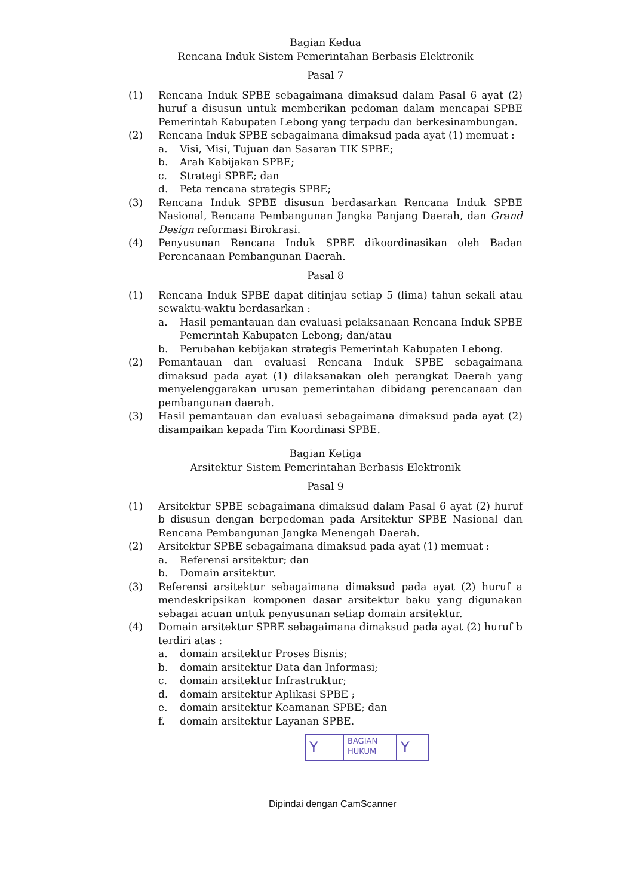Bagian Kedua
Rencana Induk Sistem Pemerintahan Berbasis Elektronik
Pasal 7
(1) Rencana Induk SPBE sebagaimana dimaksud dalam Pasal 6 ayat (2) huruf a disusun untuk memberikan pedoman dalam mencapai SPBE Pemerintah Kabupaten Lebong yang terpadu dan berkesinambungan.
(2) Rencana Induk SPBE sebagaimana dimaksud pada ayat (1) memuat :
a. Visi, Misi, Tujuan dan Sasaran TIK SPBE;
b. Arah Kabijakan SPBE;
c. Strategi SPBE; dan
d. Peta rencana strategis SPBE;
(3) Rencana Induk SPBE disusun berdasarkan Rencana Induk SPBE Nasional, Rencana Pembangunan Jangka Panjang Daerah, dan Grand Design reformasi Birokrasi.
(4) Penyusunan Rencana Induk SPBE dikoordinasikan oleh Badan Perencanaan Pembangunan Daerah.
Pasal 8
(1) Rencana Induk SPBE dapat ditinjau setiap 5 (lima) tahun sekali atau sewaktu-waktu berdasarkan :
a. Hasil pemantauan dan evaluasi pelaksanaan Rencana Induk SPBE Pemerintah Kabupaten Lebong; dan/atau
b. Perubahan kebijakan strategis Pemerintah Kabupaten Lebong.
(2) Pemantauan dan evaluasi Rencana Induk SPBE sebagaimana dimaksud pada ayat (1) dilaksanakan oleh perangkat Daerah yang menyelenggarakan urusan pemerintahan dibidang perencanaan dan pembangunan daerah.
(3) Hasil pemantauan dan evaluasi sebagaimana dimaksud pada ayat (2) disampaikan kepada Tim Koordinasi SPBE.
Bagian Ketiga
Arsitektur Sistem Pemerintahan Berbasis Elektronik
Pasal 9
(1) Arsitektur SPBE sebagaimana dimaksud dalam Pasal 6 ayat (2) huruf b disusun dengan berpedoman pada Arsitektur SPBE Nasional dan Rencana Pembangunan Jangka Menengah Daerah.
(2) Arsitektur SPBE sebagaimana dimaksud pada ayat (1) memuat :
a. Referensi arsitektur; dan
b. Domain arsitektur.
(3) Referensi arsitektur sebagaimana dimaksud pada ayat (2) huruf a mendeskripsikan komponen dasar arsitektur baku yang digunakan sebagai acuan untuk penyusunan setiap domain arsitektur.
(4) Domain arsitektur SPBE sebagaimana dimaksud pada ayat (2) huruf b terdiri atas :
a. domain arsitektur Proses Bisnis;
b. domain arsitektur Data dan Informasi;
c. domain arsitektur Infrastruktur;
d. domain arsitektur Aplikasi SPBE ;
e. domain arsitektur Keamanan SPBE; dan
f. domain arsitektur Layanan SPBE.
Y
BAGIAN
HUKUM
Y
Dipindai dengan CamScanner